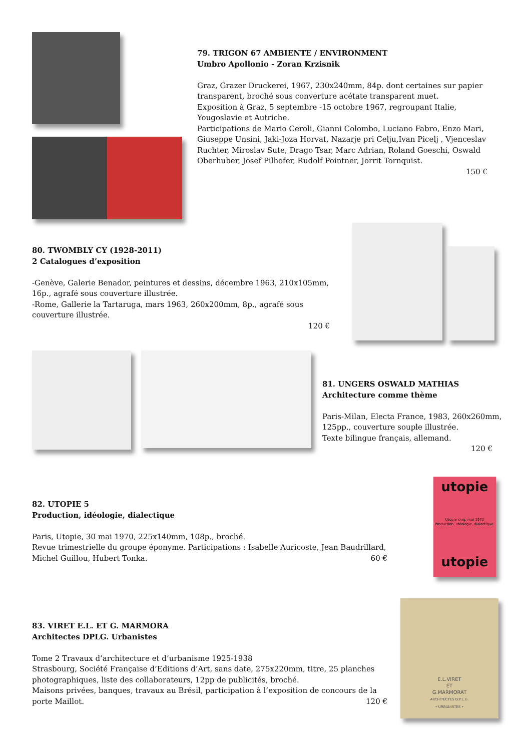79. TRIGON 67 AMBIENTE / ENVIRONMENT
Umbro Apollonio - Zoran Krzisnik
Graz, Grazer Druckerei, 1967, 230x240mm, 84p. dont certaines sur papier transparent, broché sous converture acétate transparent muet.
Exposition à Graz, 5 septembre -15 octobre 1967, regroupant Italie, Yougoslavie et Autriche.
Participations de Mario Ceroli, Gianni Colombo, Luciano Fabro, Enzo Mari, Giuseppe Unsini, Jaki-Joza Horvat, Nazarje pri Celju,Ivan Picelj , Vjenceslav Ruchter, Miroslav Sute, Drago Tsar, Marc Adrian, Roland Goeschi, Oswald Oberhuber, Josef Pilhofer, Rudolf Pointner, Jorrit Tornquist.
150 €
80. TWOMBLY CY (1928-2011)
2 Catalogues d’exposition
-Genève, Galerie Benador, peintures et dessins, décembre 1963, 210x105mm, 16p., agrafé sous couverture illustrée.
-Rome, Gallerie la Tartaruga, mars 1963, 260x200mm, 8p., agrafé sous couverture illustrée.
120 €
81. UNGERS OSWALD MATHIAS
Architecture comme thème
Paris-Milan, Electa France, 1983, 260x260mm, 125pp., couverture souple illustrée.
Texte bilingue français, allemand.
120 €
82. UTOPIE 5
Production, idéologie, dialectique
Paris, Utopie, 30 mai 1970, 225x140mm, 108p., broché.
Revue trimestrielle du groupe éponyme. Participations : Isabelle Auricoste, Jean Baudrillard, Michel Guillou, Hubert Tonka. 60 €
utopie
Utopie cinq, mai 1972
Production, idéologie, dialectique.
utopie
83. VIRET E.L. ET G. MARMORA
Architectes DPLG. Urbanistes
Tome 2 Travaux d’architecture et d’urbanisme 1925-1938
Strasbourg, Société Française d’Editions d’Art, sans date, 275x220mm, titre, 25 planches photographiques, liste des collaborateurs, 12pp de publicités, broché.
Maisons privées, banques, travaux au Brésil, participation à l’exposition de concours de la porte Maillot. 120 €
E.L.VIRET
ET
G.MARMORAT
ARCHITECTES D.P.L.G.
• URBANISTES •